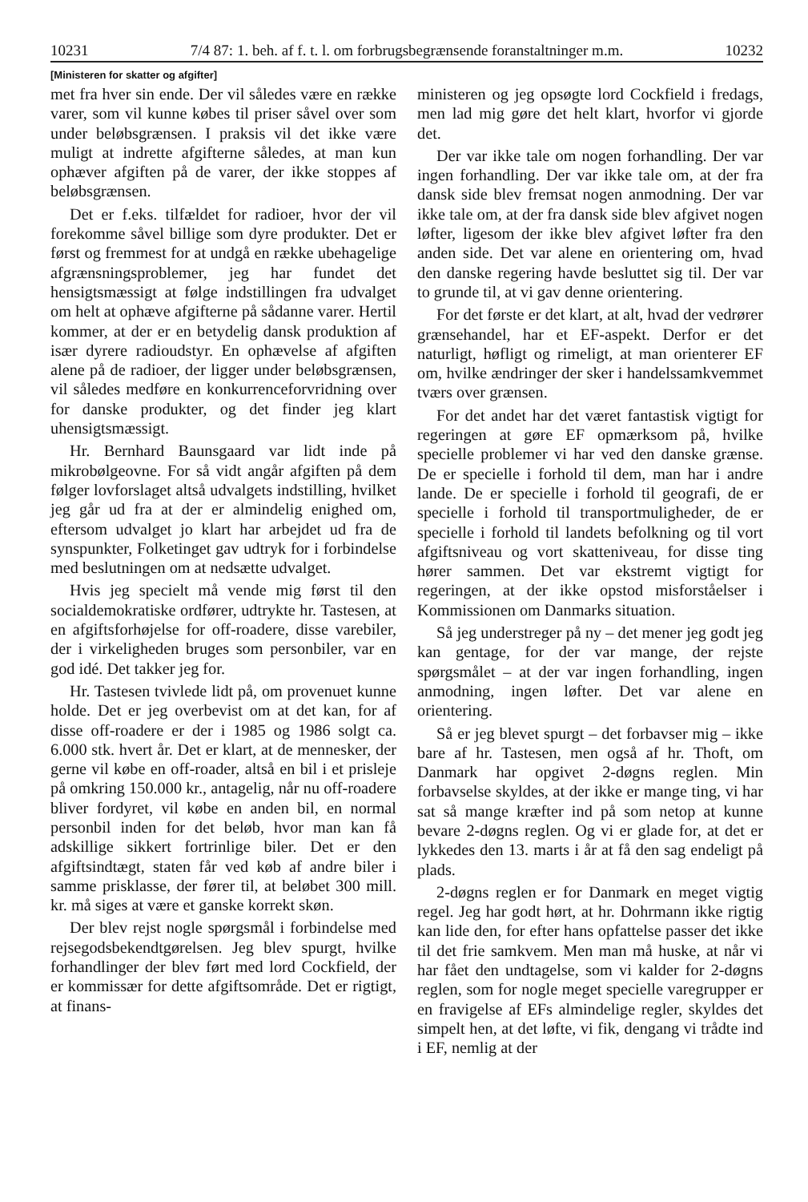10231 7/4 87: 1. beh. af f. t. l. om forbrugsbegrænsende foranstaltninger m.m. 10232
[Ministeren for skatter og afgifter]
met fra hver sin ende. Der vil således være en række varer, som vil kunne købes til priser såvel over som under beløbsgrænsen. I praksis vil det ikke være muligt at indrette afgifterne således, at man kun ophæver afgiften på de varer, der ikke stoppes af beløbsgrænsen.
Det er f.eks. tilfældet for radioer, hvor der vil forekomme såvel billige som dyre produkter. Det er først og fremmest for at undgå en række ubehagelige afgrænsningsproblemer, jeg har fundet det hensigtsmæssigt at følge indstillingen fra udvalget om helt at ophæve afgifterne på sådanne varer. Hertil kommer, at der er en betydelig dansk produktion af især dyrere radioudstyr. En ophævelse af afgiften alene på de radioer, der ligger under beløbsgrænsen, vil således medføre en konkurrenceforvridning over for danske produkter, og det finder jeg klart uhensigtsmæssigt.
Hr. Bernhard Baunsgaard var lidt inde på mikrobølgeovne. For så vidt angår afgiften på dem følger lovforslaget altså udvalgets indstilling, hvilket jeg går ud fra at der er almindelig enighed om, eftersom udvalget jo klart har arbejdet ud fra de synspunkter, Folketinget gav udtryk for i forbindelse med beslutningen om at nedsætte udvalget.
Hvis jeg specielt må vende mig først til den socialdemokratiske ordfører, udtrykte hr. Tastesen, at en afgiftsforhøjelse for off-roadere, disse varebiler, der i virkeligheden bruges som personbiler, var en god idé. Det takker jeg for.
Hr. Tastesen tvivlede lidt på, om provenuet kunne holde. Det er jeg overbevist om at det kan, for af disse off-roadere er der i 1985 og 1986 solgt ca. 6.000 stk. hvert år. Det er klart, at de mennesker, der gerne vil købe en off-roader, altså en bil i et prisleje på omkring 150.000 kr., antagelig, når nu off-roadere bliver fordyret, vil købe en anden bil, en normal personbil inden for det beløb, hvor man kan få adskillige sikkert fortrinlige biler. Det er den afgiftsindtægt, staten får ved køb af andre biler i samme prisklasse, der fører til, at beløbet 300 mill. kr. må siges at være et ganske korrekt skøn.
Der blev rejst nogle spørgsmål i forbindelse med rejsegodsbekendtgørelsen. Jeg blev spurgt, hvilke forhandlinger der blev ført med lord Cockfield, der er kommissær for dette afgiftsområde. Det er rigtigt, at finans-
ministeren og jeg opsøgte lord Cockfield i fredags, men lad mig gøre det helt klart, hvorfor vi gjorde det.
Der var ikke tale om nogen forhandling. Der var ingen forhandling. Der var ikke tale om, at der fra dansk side blev fremsat nogen anmodning. Der var ikke tale om, at der fra dansk side blev afgivet nogen løfter, ligesom der ikke blev afgivet løfter fra den anden side. Det var alene en orientering om, hvad den danske regering havde besluttet sig til. Der var to grunde til, at vi gav denne orientering.
For det første er det klart, at alt, hvad der vedrører grænsehandel, har et EF-aspekt. Derfor er det naturligt, høfligt og rimeligt, at man orienterer EF om, hvilke ændringer der sker i handelssamkvemmet tværs over grænsen.
For det andet har det været fantastisk vigtigt for regeringen at gøre EF opmærksom på, hvilke specielle problemer vi har ved den danske grænse. De er specielle i forhold til dem, man har i andre lande. De er specielle i forhold til geografi, de er specielle i forhold til transportmuligheder, de er specielle i forhold til landets befolkning og til vort afgiftsniveau og vort skatteniveau, for disse ting hører sammen. Det var ekstremt vigtigt for regeringen, at der ikke opstod misforståelser i Kommissionen om Danmarks situation.
Så jeg understreger på ny – det mener jeg godt jeg kan gentage, for der var mange, der rejste spørgsmålet – at der var ingen forhandling, ingen anmodning, ingen løfter. Det var alene en orientering.
Så er jeg blevet spurgt – det forbavser mig – ikke bare af hr. Tastesen, men også af hr. Thoft, om Danmark har opgivet 2-døgns reglen. Min forbavselse skyldes, at der ikke er mange ting, vi har sat så mange kræfter ind på som netop at kunne bevare 2-døgns reglen. Og vi er glade for, at det er lykkedes den 13. marts i år at få den sag endeligt på plads.
2-døgns reglen er for Danmark en meget vigtig regel. Jeg har godt hørt, at hr. Dohrmann ikke rigtig kan lide den, for efter hans opfattelse passer det ikke til det frie samkvem. Men man må huske, at når vi har fået den undtagelse, som vi kalder for 2-døgns reglen, som for nogle meget specielle varegrupper er en fravigelse af EFs almindelige regler, skyldes det simpelt hen, at det løfte, vi fik, dengang vi trådte ind i EF, nemlig at der